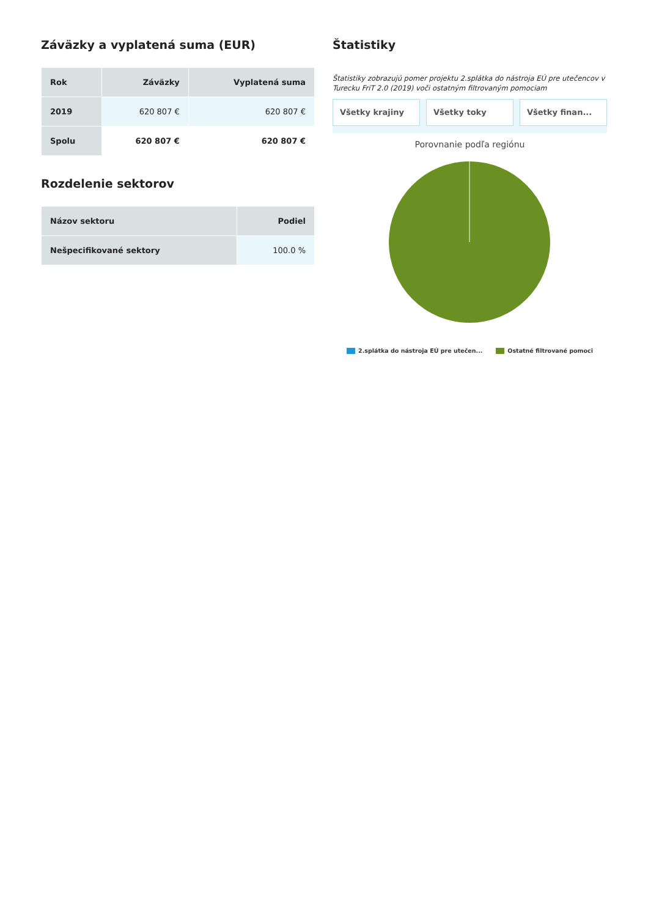Záväzky a vyplatená suma (EUR)
| Rok | Záväzky | Vyplatená suma |
| --- | --- | --- |
| 2019 | 620 807 € | 620 807 € |
| Spolu | 620 807 € | 620 807 € |
Rozdelenie sektorov
| Názov sektoru | Podiel |
| --- | --- |
| Nešpecifikované sektory | 100.0 % |
Štatistiky
Štatistiky zobrazujú pomer projektu 2.splátka do nástroja EÚ pre utečencov v Turecku FriT 2.0 (2019) voči ostatným filtrovaným pomociam
Všetky krajiny Všetky toky Všetky finan...
Porovnanie podľa regiónu
2.splátka do nástroja EÚ pre utečen... Ostatné filtrované pomoci